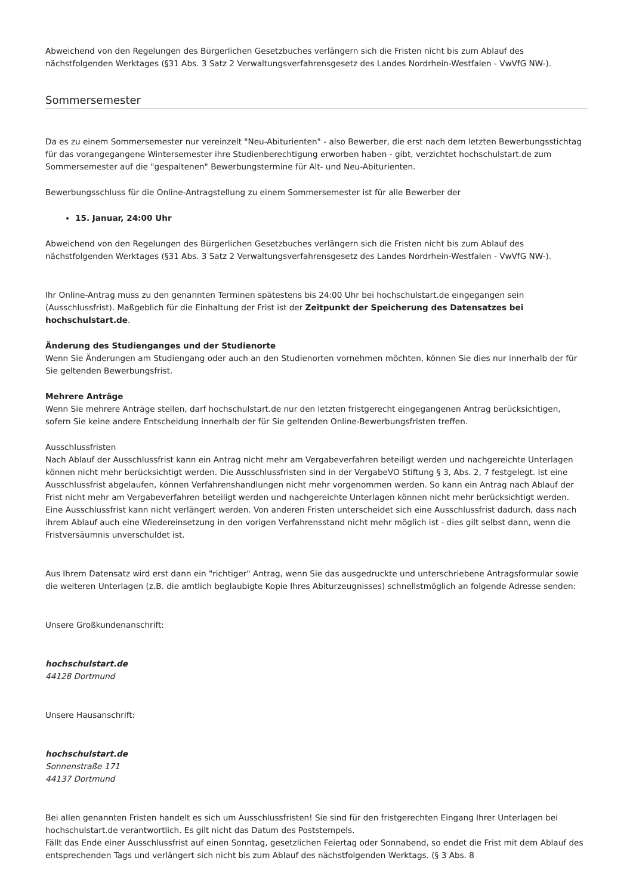Abweichend von den Regelungen des Bürgerlichen Gesetzbuches verlängern sich die Fristen nicht bis zum Ablauf des nächstfolgenden Werktages (§31 Abs. 3 Satz 2 Verwaltungsverfahrensgesetz des Landes Nordrhein-Westfalen - VwVfG NW-).
Sommersemester
Da es zu einem Sommersemester nur vereinzelt "Neu-Abiturienten" - also Bewerber, die erst nach dem letzten Bewerbungsstichtag für das vorangegangene Wintersemester ihre Studienberechtigung erworben haben - gibt, verzichtet hochschulstart.de zum Sommersemester auf die "gespaltenen" Bewerbungstermine für Alt- und Neu-Abiturienten.
Bewerbungsschluss für die Online-Antragstellung zu einem Sommersemester ist für alle Bewerber der
15. Januar, 24:00 Uhr
Abweichend von den Regelungen des Bürgerlichen Gesetzbuches verlängern sich die Fristen nicht bis zum Ablauf des nächstfolgenden Werktages (§31 Abs. 3 Satz 2 Verwaltungsverfahrensgesetz des Landes Nordrhein-Westfalen - VwVfG NW-).
Ihr Online-Antrag muss zu den genannten Terminen spätestens bis 24:00 Uhr bei hochschulstart.de eingegangen sein (Ausschlussfrist). Maßgeblich für die Einhaltung der Frist ist der Zeitpunkt der Speicherung des Datensatzes bei hochschulstart.de.
Änderung des Studienganges und der Studienorte
Wenn Sie Änderungen am Studiengang oder auch an den Studienorten vornehmen möchten, können Sie dies nur innerhalb der für Sie geltenden Bewerbungsfrist.
Mehrere Anträge
Wenn Sie mehrere Anträge stellen, darf hochschulstart.de nur den letzten fristgerecht eingegangenen Antrag berücksichtigen, sofern Sie keine andere Entscheidung innerhalb der für Sie geltenden Online-Bewerbungsfristen treffen.
Ausschlussfristen
Nach Ablauf der Ausschlussfrist kann ein Antrag nicht mehr am Vergabeverfahren beteiligt werden und nachgereichte Unterlagen können nicht mehr berücksichtigt werden. Die Ausschlussfristen sind in der VergabeVO Stiftung § 3, Abs. 2, 7 festgelegt. Ist eine Ausschlussfrist abgelaufen, können Verfahrenshandlungen nicht mehr vorgenommen werden. So kann ein Antrag nach Ablauf der Frist nicht mehr am Vergabeverfahren beteiligt werden und nachgereichte Unterlagen können nicht mehr berücksichtigt werden. Eine Ausschlussfrist kann nicht verlängert werden. Von anderen Fristen unterscheidet sich eine Ausschlussfrist dadurch, dass nach ihrem Ablauf auch eine Wiedereinsetzung in den vorigen Verfahrensstand nicht mehr möglich ist - dies gilt selbst dann, wenn die Fristversäumnis unverschuldet ist.
Aus Ihrem Datensatz wird erst dann ein "richtiger" Antrag, wenn Sie das ausgedruckte und unterschriebene Antragsformular sowie die weiteren Unterlagen (z.B. die amtlich beglaubigte Kopie Ihres Abiturzeugnisses) schnellstmöglich an folgende Adresse senden:
Unsere Großkundenanschrift:
hochschulstart.de
44128 Dortmund
Unsere Hausanschrift:
hochschulstart.de
Sonnenstraße 171
44137 Dortmund
Bei allen genannten Fristen handelt es sich um Ausschlussfristen! Sie sind für den fristgerechten Eingang Ihrer Unterlagen bei hochschulstart.de verantwortlich. Es gilt nicht das Datum des Poststempels.
Fällt das Ende einer Ausschlussfrist auf einen Sonntag, gesetzlichen Feiertag oder Sonnabend, so endet die Frist mit dem Ablauf des entsprechenden Tags und verlängert sich nicht bis zum Ablauf des nächstfolgenden Werktags. (§ 3 Abs. 8